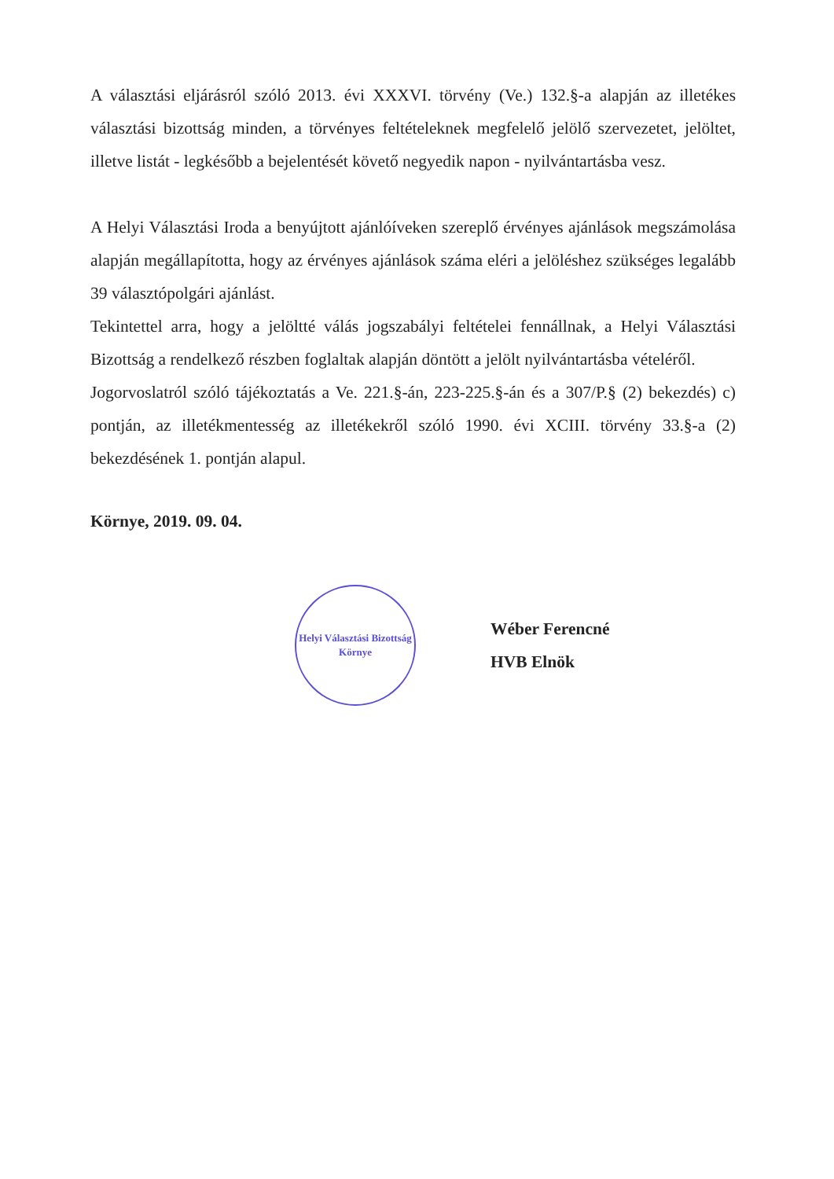A választási eljárásról szóló 2013. évi XXXVI. törvény (Ve.) 132.§-a alapján az illetékes választási bizottság minden, a törvényes feltételeknek megfelelő jelölő szervezetet, jelöltet, illetve listát - legkésőbb a bejelentését követő negyedik napon - nyilvántartásba vesz.
A Helyi Választási Iroda a benyújtott ajánlóíveken szereplő érvényes ajánlások megszámolása alapján megállapította, hogy az érvényes ajánlások száma eléri a jelöléshez szükséges legalább 39 választópolgári ajánlást.
Tekintettel arra, hogy a jelöltté válás jogszabályi feltételei fennállnak, a Helyi Választási Bizottság a rendelkező részben foglaltak alapján döntött a jelölt nyilvántartásba vételéről.
Jogorvoslatról szóló tájékoztatás a Ve. 221.§-án, 223-225.§-án és a 307/P.§ (2) bekezdés) c) pontján, az illetékmentesség az illetékekről szóló 1990. évi XCIII. törvény 33.§-a (2) bekezdésének 1. pontján alapul.
Környe, 2019. 09. 04.
Helyi Választási Bizottság
Környe
Wéber Ferencné
HVB Elnök